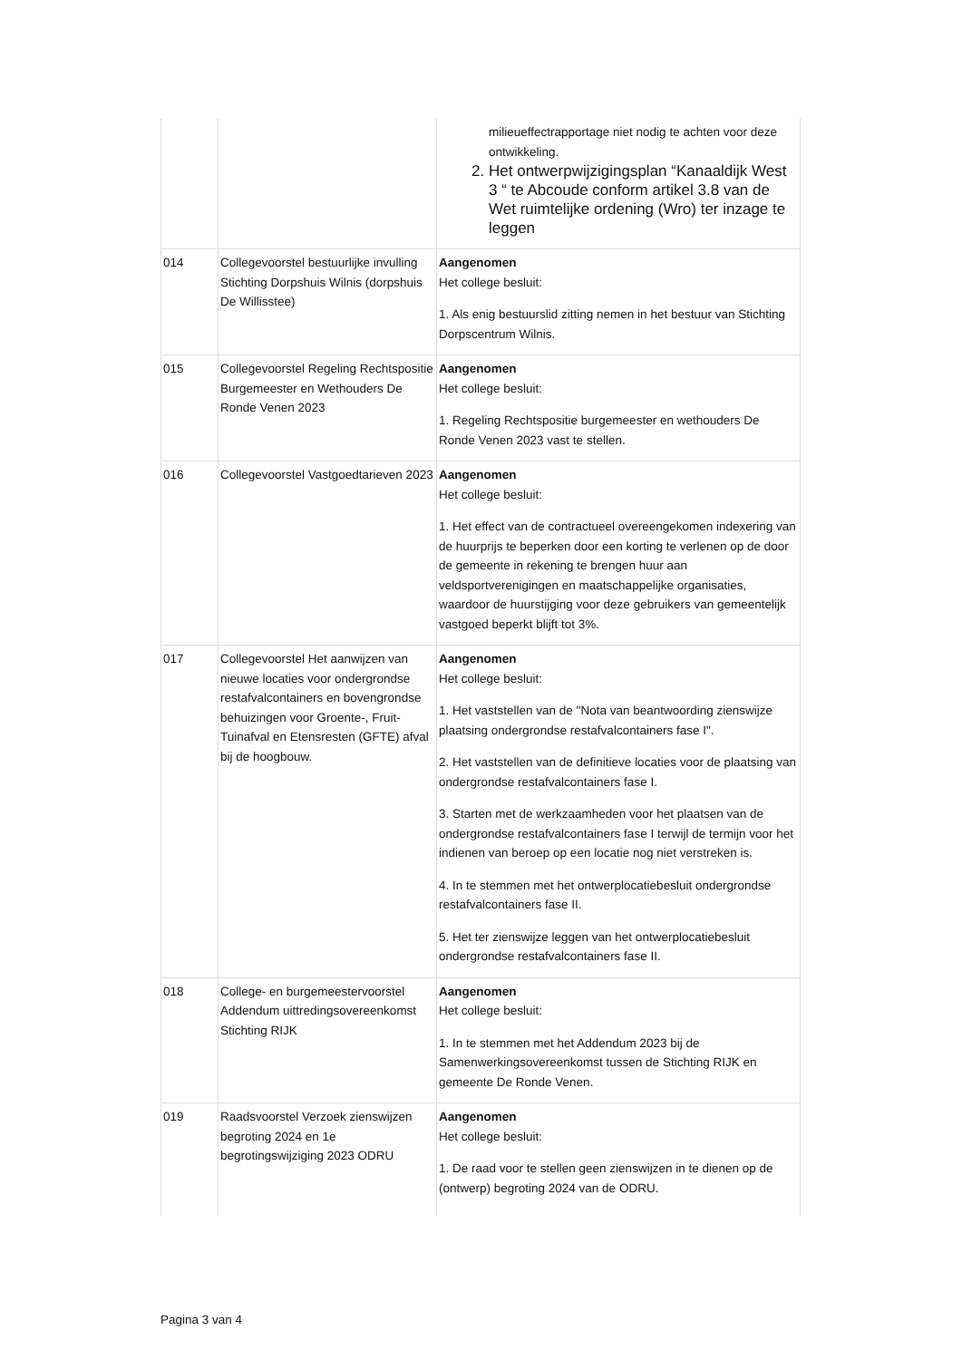| | | milieueffectrapportage niet nodig te achten voor deze ontwikkeling. 2. Het ontwerpwijzigingsplan “Kanaaldijk West 3 “ te Abcoude conform artikel 3.8 van de Wet ruimtelijke ordening (Wro) ter inzage te leggen |
| 014 | Collegevoorstel bestuurlijke invulling Stichting Dorpshuis Wilnis (dorpshuis De Willisstee) | Aangenomen Het college besluit: 1. Als enig bestuurslid zitting nemen in het bestuur van Stichting Dorpscentrum Wilnis. |
| 015 | Collegevoorstel Regeling Rechtspositie Burgemeester en Wethouders De Ronde Venen 2023 | Aangenomen Het college besluit: 1. Regeling Rechtspositie burgemeester en wethouders De Ronde Venen 2023 vast te stellen. |
| 016 | Collegevoorstel Vastgoedtarieven 2023 | Aangenomen Het college besluit: 1. Het effect van de contractueel overeengekomen indexering van de huurprijs te beperken door een korting te verlenen op de door de gemeente in rekening te brengen huur aan veldsportverenigingen en maatschappelijke organisaties, waardoor de huurstijging voor deze gebruikers van gemeentelijk vastgoed beperkt blijft tot 3%. |
| 017 | Collegevoorstel Het aanwijzen van nieuwe locaties voor ondergrondse restafvalcontainers en bovengrondse behuizingen voor Groente-, Fruit-Tuinafval en Etensresten (GFTE) afval bij de hoogbouw. | Aangenomen Het college besluit: 1. Het vaststellen van de "Nota van beantwoording zienswijze plaatsing ondergrondse restafvalcontainers fase I". 2. Het vaststellen van de definitieve locaties voor de plaatsing van ondergrondse restafvalcontainers fase I. 3. Starten met de werkzaamheden voor het plaatsen van de ondergrondse restafvalcontainers fase I terwijl de termijn voor het indienen van beroep op een locatie nog niet verstreken is. 4. In te stemmen met het ontwerplocatiebesluit ondergrondse restafvalcontainers fase II. 5. Het ter zienswijze leggen van het ontwerplocatiebesluit ondergrondse restafvalcontainers fase II. |
| 018 | College- en burgemeestervoorstel Addendum uittredingsovereenkomst Stichting RIJK | Aangenomen Het college besluit: 1. In te stemmen met het Addendum 2023 bij de Samenwerkingsovereenkomst tussen de Stichting RIJK en gemeente De Ronde Venen. |
| 019 | Raadsvoorstel Verzoek zienswijzen begroting 2024 en 1e begrotingswijziging 2023 ODRU | Aangenomen Het college besluit: 1. De raad voor te stellen geen zienswijzen in te dienen op de (ontwerp) begroting 2024 van de ODRU. |
Pagina 3 van 4